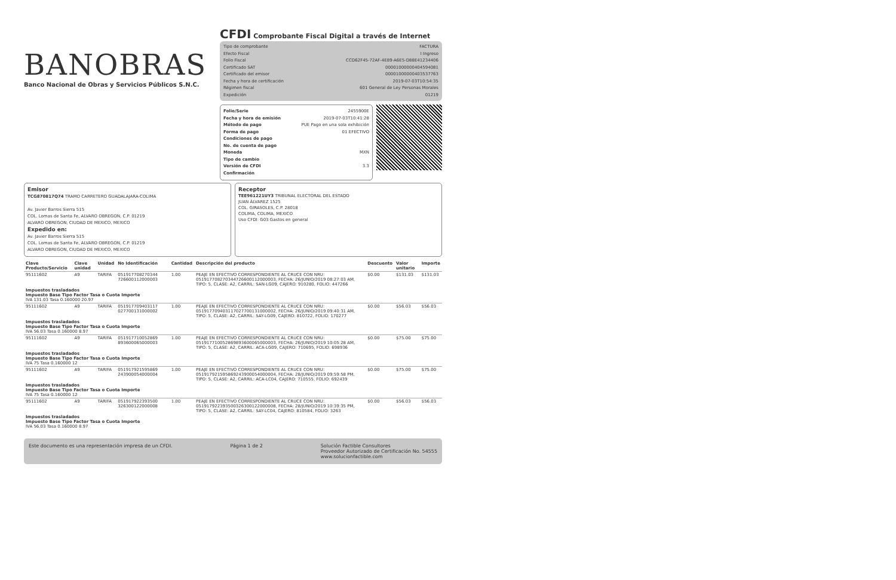BANOBRAS
Banco Nacional de Obras y Servicios Públicos S.N.C.
CFDI Comprobante Fiscal Digital a través de Internet
Tipo de comprobante FACTURA
Efecto Fiscal I Ingreso
Folio Fiscal CCD62F45-72AF-4E89-A6E5-D88E41234406
Certificado SAT 00001000000404594081
Certificado del emisor 00001000000403537763
Fecha y hora de certificación 2019-07-03T10:54:35
Régimen fiscal 601 General de Ley Personas Morales
Expedición 01219
Folio/Serie 2455900E
Fecha y hora de emisión 2019-07-03T10:41:28
Método de pago PUE Pago en una sola exhibición
Forma de pago 01 EFECTIVO
Condiciones de pago
No. de cuenta de pago
Moneda MXN
Tipo de cambio
Versión de CFDI 3.3
Confirmación
Emisor
TCG870817Q74 TRAMO CARRETERO GUADALAJARA-COLIMA
Av. Javier Barros Sierra 515
COL. Lomas de Santa Fe, ALVARO OBREGON, C.P. 01219
ALVARO OBREGON, CIUDAD DE MEXICO, MEXICO
Expedido en:
Av. Javier Barros Sierra 515
COL. Lomas de Santa Fe, ALVARO OBREGON, C.P. 01219
ALVARO OBREGON, CIUDAD DE MEXICO, MEXICO
Receptor
TEE961221UY3 TRIBUNAL ELECTORAL DEL ESTADO
JUAN ÁLVAREZ 1525
COL. GIRASOLES, C.P. 28018
COLIMA, COLIMA, MEXICO
Uso CFDI: G03 Gastos en general
| Clave Producto/Servicio | Clave unidad | Unidad | No Identificación | Cantidad | Descripción del producto | Descuento | Valor unitario | Importe |
| --- | --- | --- | --- | --- | --- | --- | --- | --- |
| 95111602 | A9 | TARIFA | 051917708270344 726600112000003 | 1.00 | PEAJE EN EFECTIVO CORRESPONDIENTE AL CRUCE CON NRU: 051917708270344726600112000003, FECHA: 26/JUNIO/2019 08:27:03 AM, TIPO: 5, CLASE: A2, CARRIL: SAN-LG09, CAJERO: 910280, FOLIO: 447266 | $0.00 | $131.03 | $131.03 |
| Impuestos trasladados Impuesto Base Tipo Factor Tasa o Cuota Importe IVA 131.03 Tasa 0.160000 20.97 | | | | | | | | |
| 95111602 | A9 | TARIFA | 051917709403117 027700131000002 | 1.00 | PEAJE EN EFECTIVO CORRESPONDIENTE AL CRUCE CON NRU: 051917709403117027700131000002, FECHA: 26/JUNIO/2019 09:40:31 AM, TIPO: 5, CLASE: A2, CARRIL: SAY-LG09, CAJERO: 810722, FOLIO: 170277 | $0.00 | $56.03 | $56.03 |
| Impuestos trasladados Impuesto Base Tipo Factor Tasa o Cuota Importe IVA 56.03 Tasa 0.160000 8.97 | | | | | | | | |
| 95111602 | A9 | TARIFA | 051917710052869 893600065000003 | 1.00 | PEAJE EN EFECTIVO CORRESPONDIENTE AL CRUCE CON NRU: 051917710052869893600065000003, FECHA: 26/JUNIO/2019 10:05:28 AM, TIPO: 5, CLASE: A2, CARRIL: ACA-LG09, CAJERO: 710695, FOLIO: 698936 | $0.00 | $75.00 | $75.00 |
| Impuestos trasladados Impuesto Base Tipo Factor Tasa o Cuota Importe IVA 75 Tasa 0.160000 12 | | | | | | | | |
| 95111602 | A9 | TARIFA | 051917921595869 243900054000004 | 1.00 | PEAJE EN EFECTIVO CORRESPONDIENTE AL CRUCE CON NRU: 051917921595869243900054000004, FECHA: 28/JUNIO/2019 09:59:58 PM, TIPO: 5, CLASE: A2, CARRIL: ACA-LC04, CAJERO: 710555, FOLIO: 692439 | $0.00 | $75.00 | $75.00 |
| Impuestos trasladados Impuesto Base Tipo Factor Tasa o Cuota Importe IVA 75 Tasa 0.160000 12 | | | | | | | | |
| 95111602 | A9 | TARIFA | 051917922393500 326300122000008 | 1.00 | PEAJE EN EFECTIVO CORRESPONDIENTE AL CRUCE CON NRU: 051917922393500326300122000008, FECHA: 28/JUNIO/2019 10:39:35 PM, TIPO: 5, CLASE: A2, CARRIL: SAY-LC04, CAJERO: 810584, FOLIO: 3263 | $0.00 | $56.03 | $56.03 |
| Impuestos trasladados Impuesto Base Tipo Factor Tasa o Cuota Importe IVA 56.03 Tasa 0.160000 8.97 | | | | | | | | |
Este documento es una representación impresa de un CFDI. Página 1 de 2 Solución Factible Consultores
Proveedor Autorizado de Certificación No. 54555
www.solucionfactible.com